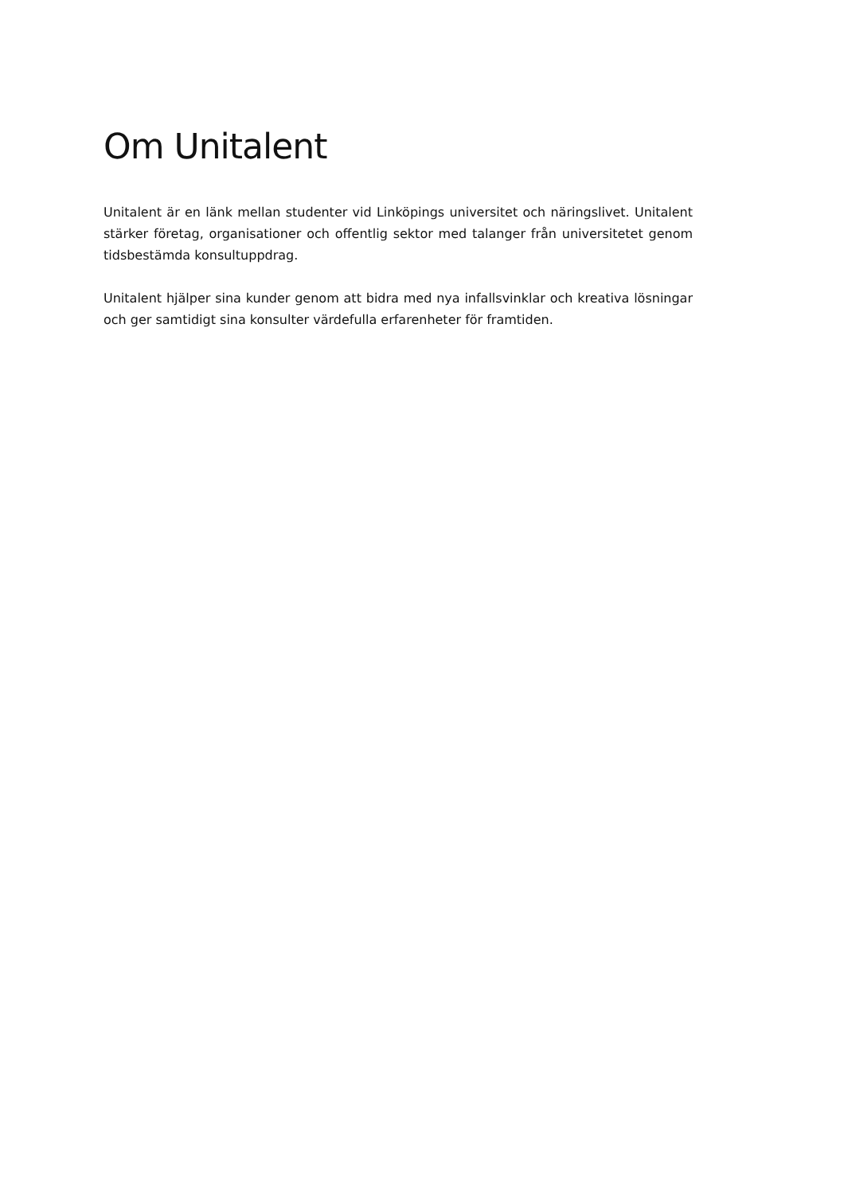Om Unitalent
Unitalent är en länk mellan studenter vid Linköpings universitet och näringslivet. Unitalent stärker företag, organisationer och offentlig sektor med talanger från universitetet genom tidsbestämda konsultuppdrag.
Unitalent hjälper sina kunder genom att bidra med nya infallsvinklar och kreativa lösningar och ger samtidigt sina konsulter värdefulla erfarenheter för framtiden.